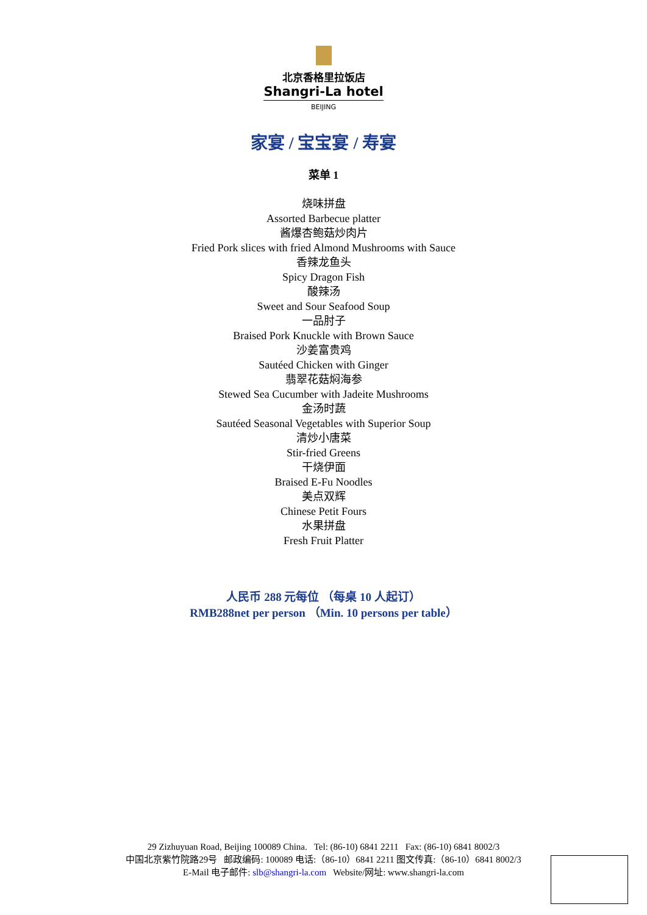北京香格里拉饭店
Shangri-La hotel
BEIJING
家宴 / 宝宝宴 / 寿宴
菜单 1
烧味拼盘
Assorted Barbecue platter
酱爆杏鲍菇炒肉片
Fried Pork slices with fried Almond Mushrooms with Sauce
香辣龙鱼头
Spicy Dragon Fish
酸辣汤
Sweet and Sour Seafood Soup
一品肘子
Braised Pork Knuckle with Brown Sauce
沙姜富贵鸡
Sautéed Chicken with Ginger
翡翠花菇焖海参
Stewed Sea Cucumber with Jadeite Mushrooms
金汤时蔬
Sautéed Seasonal Vegetables with Superior Soup
清炒小唐菜
Stir-fried Greens
干烧伊面
Braised E-Fu Noodles
美点双辉
Chinese Petit Fours
水果拼盘
Fresh Fruit Platter
人民币 288 元每位 （每桌 10 人起订）
RMB288net per person （Min. 10 persons per table）
29 Zizhuyuan Road, Beijing 100089 China. Tel: (86-10) 6841 2211 Fax: (86-10) 6841 8002/3
中国北京紫竹院路29号 邮政编码: 100089 电话:（86-10）6841 2211 图文传真:（86-10）6841 8002/3
E-Mail 电子邮件: slb@shangri-la.com Website/网址: www.shangri-la.com